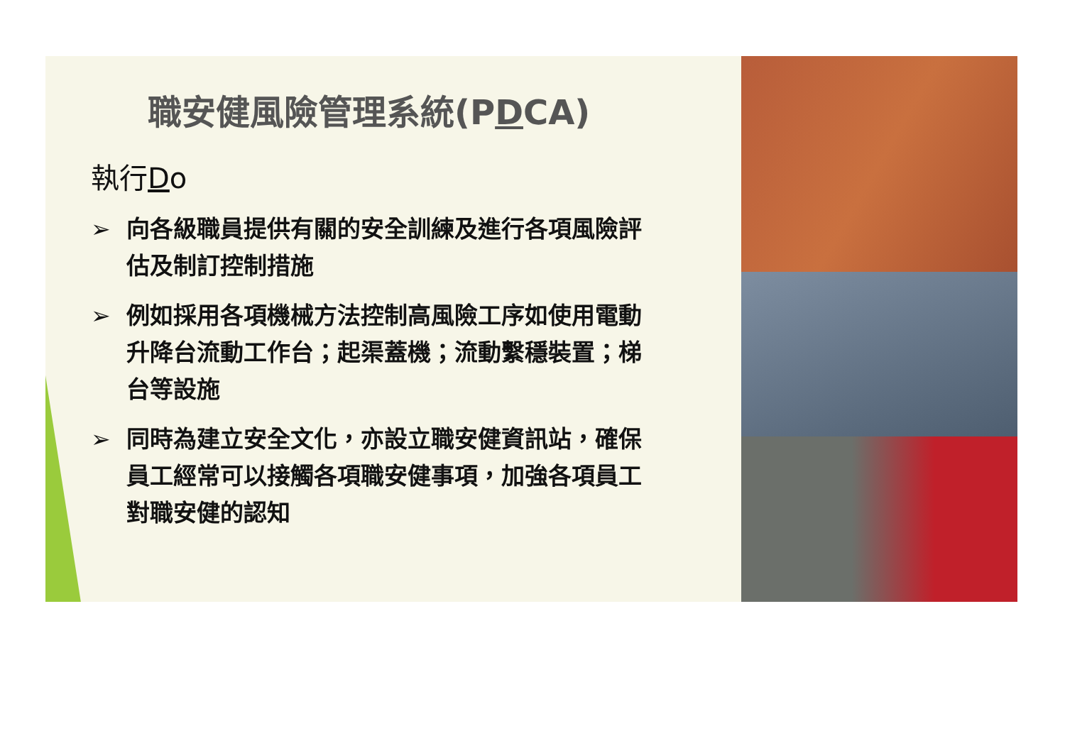職安健風險管理系統(PDCA)
執行Do
➢ 向各級職員提供有關的安全訓練及進行各項風險評估及制訂控制措施
➢ 例如採用各項機械方法控制高風險工序如使用電動升降台流動工作台；起渠蓋機；流動繫穩裝置；梯台等設施
➢ 同時為建立安全文化，亦設立職安健資訊站，確保員工經常可以接觸各項職安健事項，加強各項員工對職安健的認知